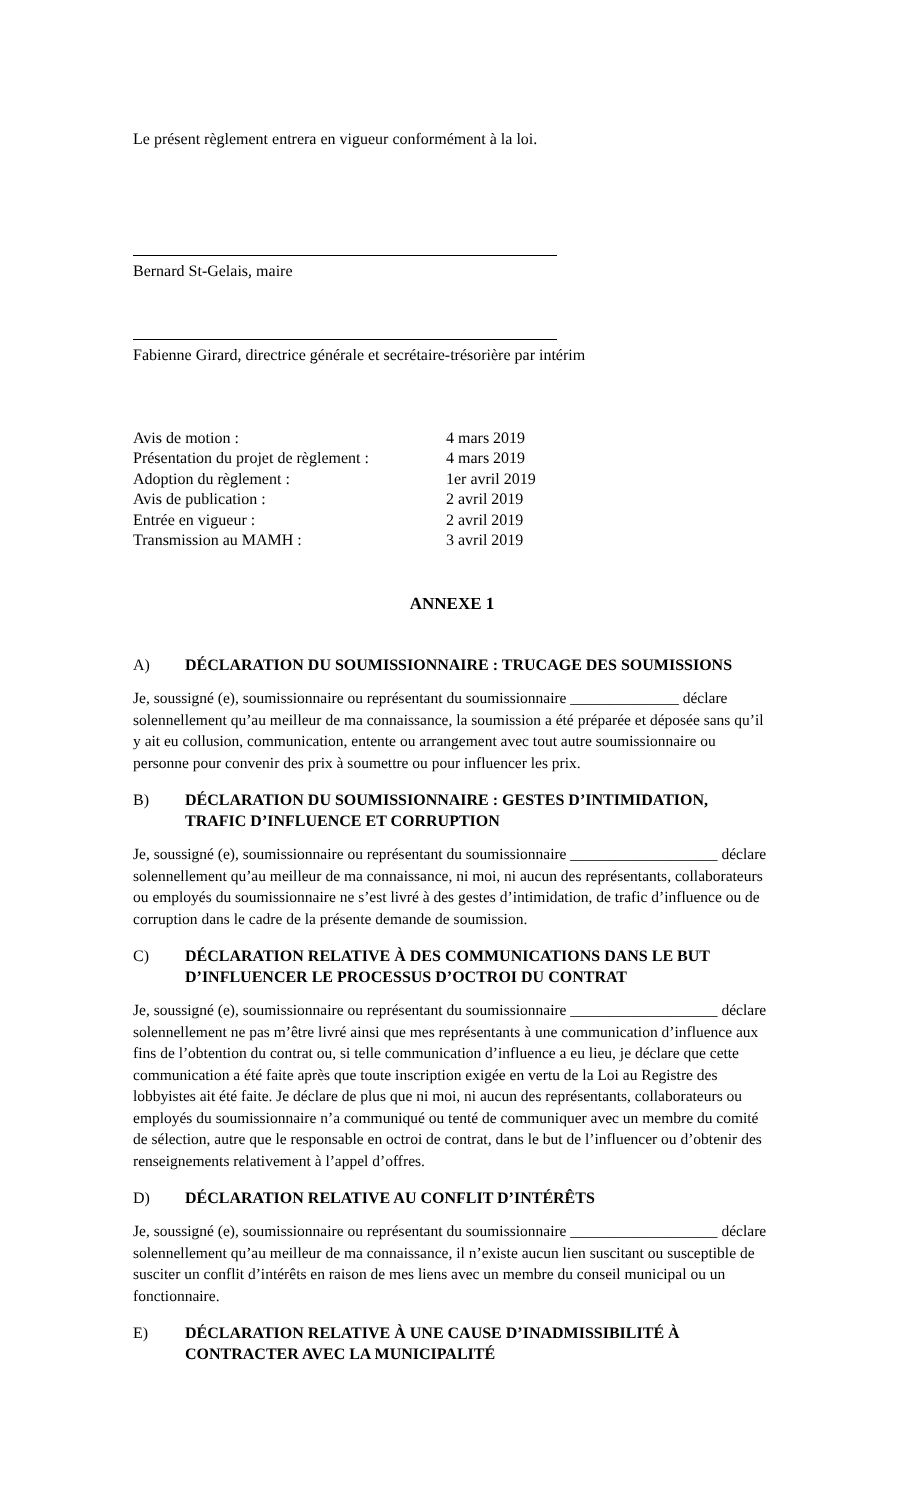Le présent règlement entrera en vigueur conformément à la loi.
Bernard St-Gelais, maire
Fabienne Girard, directrice générale et secrétaire-trésorière par intérim
| Avis de motion : | 4 mars 2019 |
| Présentation du projet de règlement : | 4 mars 2019 |
| Adoption du règlement : | 1er avril 2019 |
| Avis de publication : | 2 avril 2019 |
| Entrée en vigueur : | 2 avril 2019 |
| Transmission au MAMH : | 3 avril 2019 |
ANNEXE 1
A) DÉCLARATION DU SOUMISSIONNAIRE : TRUCAGE DES SOUMISSIONS
Je, soussigné (e), soumissionnaire ou représentant du soumissionnaire ______________ déclare solennellement qu’au meilleur de ma connaissance, la soumission a été préparée et déposée sans qu’il y ait eu collusion, communication, entente ou arrangement avec tout autre soumissionnaire ou personne pour convenir des prix à soumettre ou pour influencer les prix.
B) DÉCLARATION DU SOUMISSIONNAIRE : GESTES D’INTIMIDATION, TRAFIC D’INFLUENCE ET CORRUPTION
Je, soussigné (e), soumissionnaire ou représentant du soumissionnaire ___________________ déclare solennellement qu’au meilleur de ma connaissance, ni moi, ni aucun des représentants, collaborateurs ou employés du soumissionnaire ne s’est livré à des gestes d’intimidation, de trafic d’influence ou de corruption dans le cadre de la présente demande de soumission.
C) DÉCLARATION RELATIVE À DES COMMUNICATIONS DANS LE BUT D’INFLUENCER LE PROCESSUS D’OCTROI DU CONTRAT
Je, soussigné (e), soumissionnaire ou représentant du soumissionnaire ___________________ déclare solennellement ne pas m’être livré ainsi que mes représentants à une communication d’influence aux fins de l’obtention du contrat ou, si telle communication d’influence a eu lieu, je déclare que cette communication a été faite après que toute inscription exigée en vertu de la Loi au Registre des lobbyistes ait été faite. Je déclare de plus que ni moi, ni aucun des représentants, collaborateurs ou employés du soumissionnaire n’a communiqué ou tenté de communiquer avec un membre du comité de sélection, autre que le responsable en octroi de contrat, dans le but de l’influencer ou d’obtenir des renseignements relativement à l’appel d’offres.
D) DÉCLARATION RELATIVE AU CONFLIT D’INTÉRÊTS
Je, soussigné (e), soumissionnaire ou représentant du soumissionnaire ___________________ déclare solennellement qu’au meilleur de ma connaissance, il n’existe aucun lien suscitant ou susceptible de susciter un conflit d’intérêts en raison de mes liens avec un membre du conseil municipal ou un fonctionnaire.
E) DÉCLARATION RELATIVE À UNE CAUSE D’INADMISSIBILITÉ À CONTRACTER AVEC LA MUNICIPALITÉ